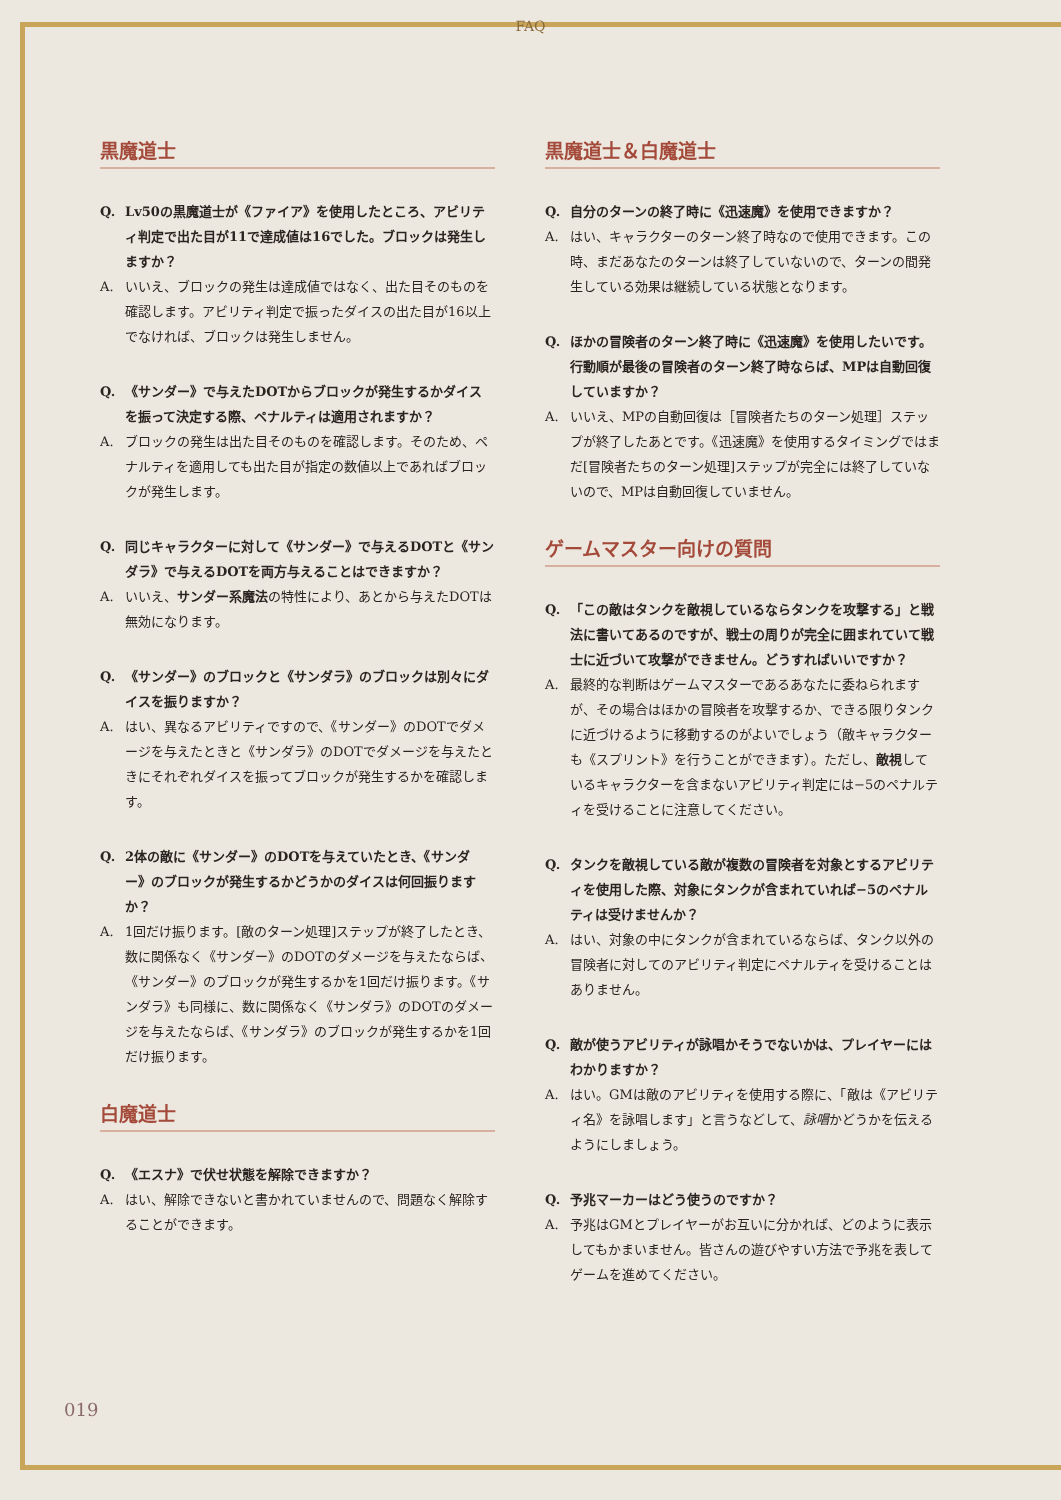FAQ
黒魔道士
Q. Lv50の黒魔道士が《ファイア》を使用したところ、アビリティ判定で出た目が11で達成値は16でした。ブロックは発生しますか？
A. いいえ、ブロックの発生は達成値ではなく、出た目そのものを確認します。アビリティ判定で振ったダイスの出た目が16以上でなければ、ブロックは発生しません。
Q. 《サンダー》で与えたDOTからブロックが発生するかダイスを振って決定する際、ペナルティは適用されますか？
A. ブロックの発生は出た目そのものを確認します。そのため、ペナルティを適用しても出た目が指定の数値以上であればブロックが発生します。
Q. 同じキャラクターに対して《サンダー》で与えるDOTと《サンダラ》で与えるDOTを両方与えることはできますか？
A. いいえ、サンダー系魔法の特性により、あとから与えたDOTは無効になります。
Q. 《サンダー》のブロックと《サンダラ》のブロックは別々にダイスを振りますか？
A. はい、異なるアビリティですので、《サンダー》のDOTでダメージを与えたときと《サンダラ》のDOTでダメージを与えたときにそれぞれダイスを振ってブロックが発生するかを確認します。
Q. 2体の敵に《サンダー》のDOTを与えていたとき、《サンダー》のブロックが発生するかどうかのダイスは何回振りますか？
A. 1回だけ振ります。[敵のターン処理]ステップが終了したとき、数に関係なく《サンダー》のDOTのダメージを与えたならば、《サンダー》のブロックが発生するかを1回だけ振ります。《サンダラ》も同様に、数に関係なく《サンダラ》のDOTのダメージを与えたならば、《サンダラ》のブロックが発生するかを1回だけ振ります。
白魔道士
Q. 《エスナ》で伏せ状態を解除できますか？
A. はい、解除できないと書かれていませんので、問題なく解除することができます。
黒魔道士＆白魔道士
Q. 自分のターンの終了時に《迅速魔》を使用できますか？
A. はい、キャラクターのターン終了時なので使用できます。この時、まだあなたのターンは終了していないので、ターンの間発生している効果は継続している状態となります。
Q. ほかの冒険者のターン終了時に《迅速魔》を使用したいです。行動順が最後の冒険者のターン終了時ならば、MPは自動回復していますか？
A. いいえ、MPの自動回復は［冒険者たちのターン処理］ステップが終了したあとです。《迅速魔》を使用するタイミングではまだ[冒険者たちのターン処理]ステップが完全には終了していないので、MPは自動回復していません。
ゲームマスター向けの質問
Q. 「この敵はタンクを敵視しているならタンクを攻撃する」と戦法に書いてあるのですが、戦士の周りが完全に囲まれていて戦士に近づいて攻撃ができません。どうすればいいですか？
A. 最終的な判断はゲームマスターであるあなたに委ねられますが、その場合はほかの冒険者を攻撃するか、できる限りタンクに近づけるように移動するのがよいでしょう（敵キャラクターも《スプリント》を行うことができます）。ただし、敵視しているキャラクターを含まないアビリティ判定には−5のペナルティを受けることに注意してください。
Q. タンクを敵視している敵が複数の冒険者を対象とするアビリティを使用した際、対象にタンクが含まれていれば−5のペナルティは受けませんか？
A. はい、対象の中にタンクが含まれているならば、タンク以外の冒険者に対してのアビリティ判定にペナルティを受けることはありません。
Q. 敵が使うアビリティが詠唱かそうでないかは、プレイヤーにはわかりますか？
A. はい。GMは敵のアビリティを使用する際に、「敵は《アビリティ名》を詠唱します」と言うなどして、詠唱かどうかを伝えるようにしましょう。
Q. 予兆マーカーはどう使うのですか？
A. 予兆はGMとプレイヤーがお互いに分かれば、どのように表示してもかまいません。皆さんの遊びやすい方法で予兆を表してゲームを進めてください。
019